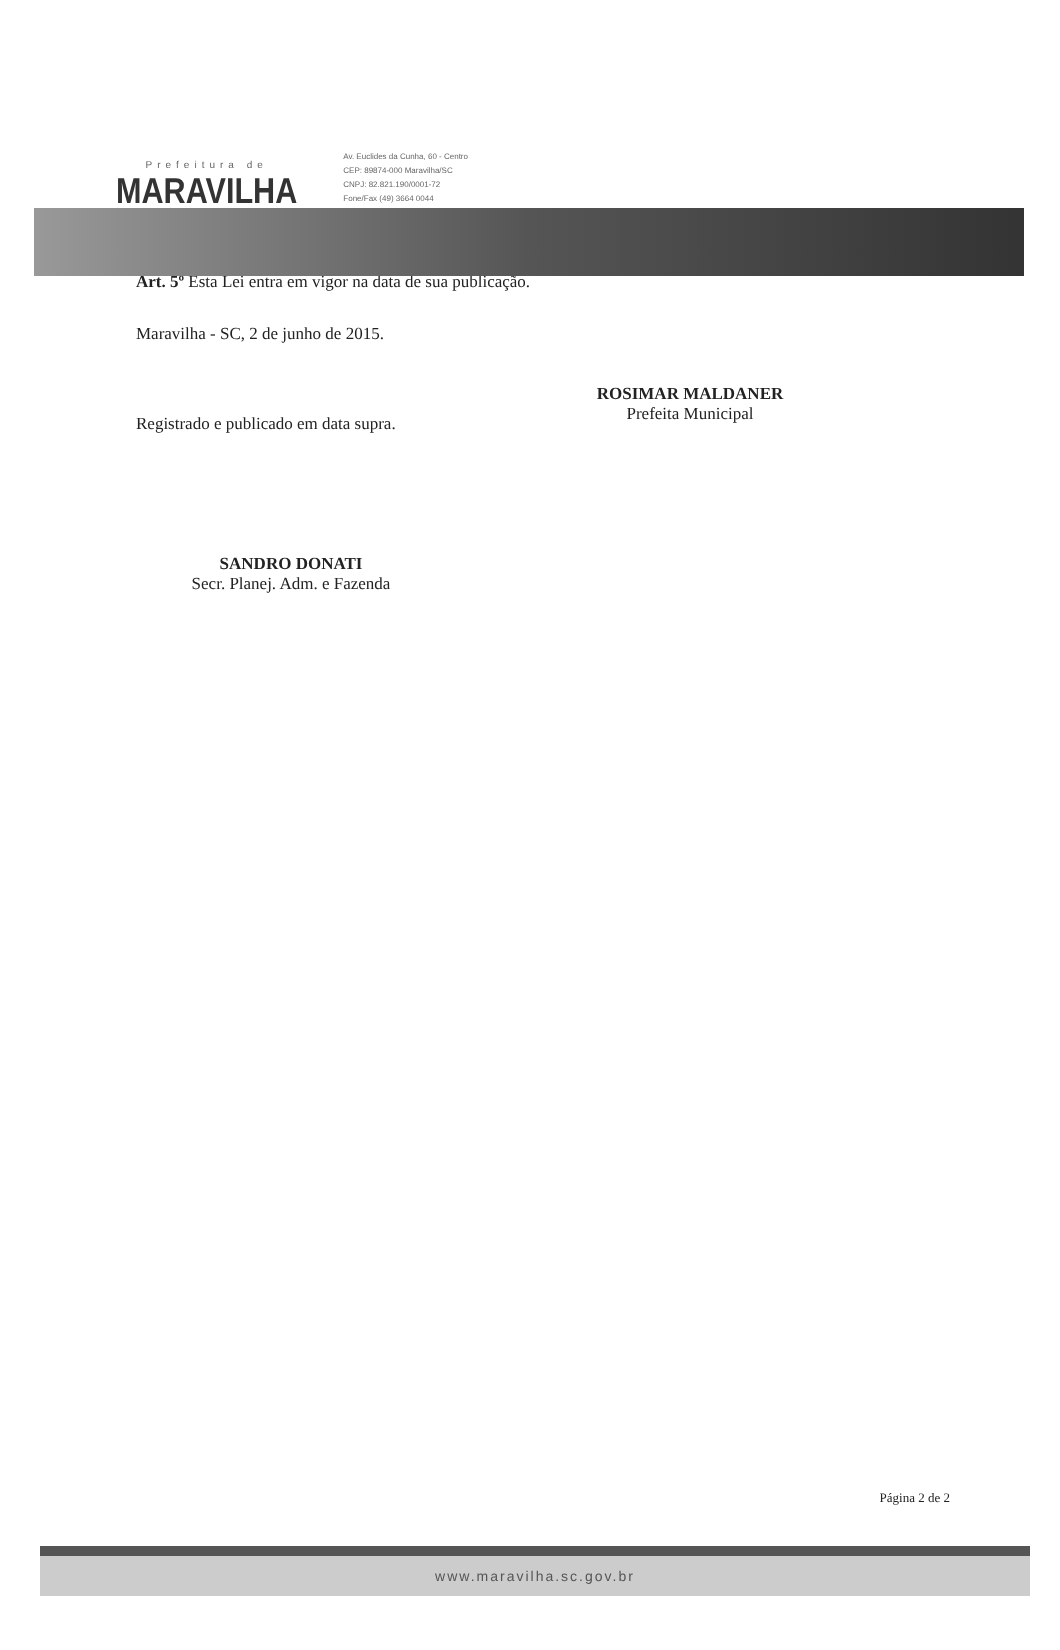Prefeitura de
MARAVILHA
Av. Euclides da Cunha, 60 - Centro
CEP: 89874-000 Maravilha/SC
CNPJ: 82.821.190/0001-72
Fone/Fax (49) 3664 0044
Art. 5º Esta Lei entra em vigor na data de sua publicação.
Maravilha - SC, 2 de junho de 2015.
Registrado e publicado em data supra.
ROSIMAR MALDANER
Prefeita Municipal
SANDRO DONATI
Secr. Planej. Adm. e Fazenda
Página 2 de 2
www.maravilha.sc.gov.br